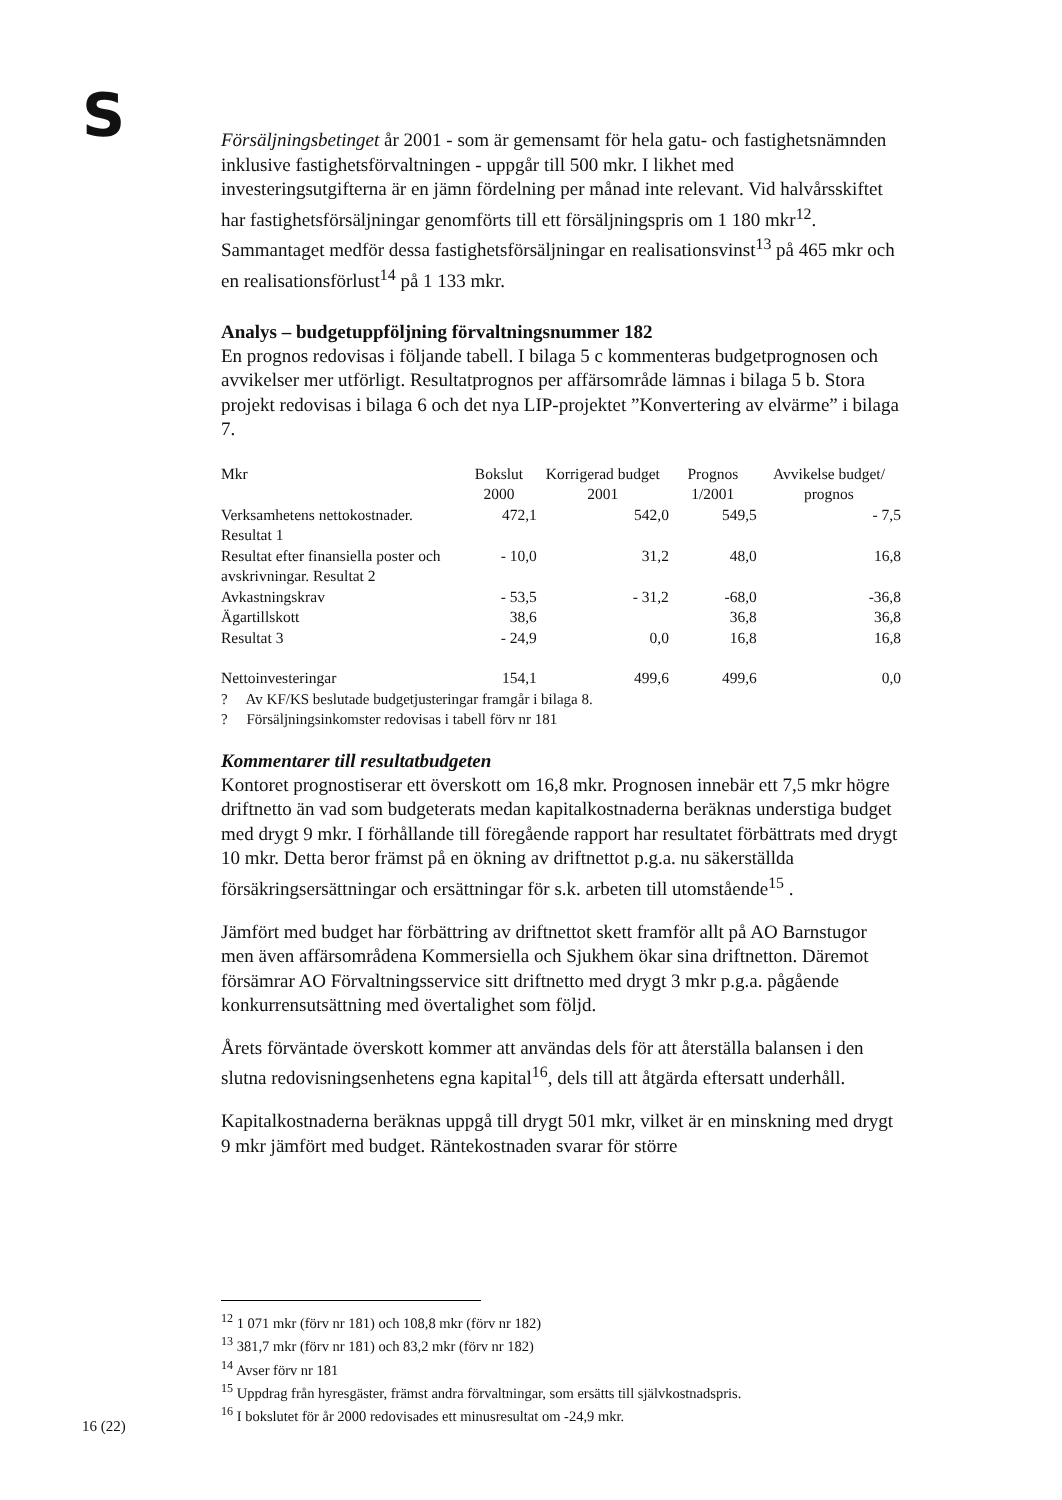S
Försäljningsbetinget år 2001 - som är gemensamt för hela gatu- och fastighetsnämnden inklusive fastighetsförvaltningen - uppgår till 500 mkr. I likhet med investeringsutgifterna är en jämn fördelning per månad inte relevant. Vid halvårsskiftet har fastighetsförsäljningar genomförts till ett försäljningspris om 1 180 mkr<sup>12</sup>. Sammantaget medför dessa fastighetsförsäljningar en realisationsvinst<sup>13</sup> på 465 mkr och en realisationsförlust<sup>14</sup> på 1 133 mkr.
Analys – budgetuppföljning förvaltningsnummer 182
En prognos redovisas i följande tabell. I bilaga 5 c kommenteras budgetprognosen och avvikelser mer utförligt. Resultatprognos per affärsområde lämnas i bilaga 5 b. Stora projekt redovisas i bilaga 6 och det nya LIP-projektet ”Konvertering av elvärme” i bilaga 7.
| Mkr | Bokslut 2000 | Korrigerad budget 2001 | Prognos 1/2001 | Avvikelse budget/ prognos |
| --- | --- | --- | --- | --- |
| Verksamhetens nettokostnader. Resultat 1 | 472,1 | 542,0 | 549,5 | - 7,5 |
| Resultat efter finansiella poster och avskrivningar. Resultat 2 | - 10,0 | 31,2 | 48,0 | 16,8 |
| Avkastningskrav | - 53,5 | - 31,2 | -68,0 | -36,8 |
| Ägartillskott | 38,6 | | 36,8 | 36,8 |
| Resultat 3 | - 24,9 | 0,0 | 16,8 | 16,8 |
| Nettoinvesteringar | 154,1 | 499,6 | 499,6 | 0,0 |
? Av KF/KS beslutade budgetjusteringar framgår i bilaga 8.
? Försäljningsinkomster redovisas i tabell förv nr 181
Kommentarer till resultatbudgeten
Kontoret prognostiserar ett överskott om 16,8 mkr. Prognosen innebär ett 7,5 mkr högre driftnetto än vad som budgeterats medan kapitalkostnaderna beräknas understiga budget med drygt 9 mkr. I förhållande till föregående rapport har resultatet förbättrats med drygt 10 mkr. Detta beror främst på en ökning av driftnettot p.g.a. nu säkerställda försäkringsersättningar och ersättningar för s.k. arbeten till utomstående<sup>15</sup> .
Jämfört med budget har förbättring av driftnettot skett framför allt på AO Barnstugor men även affärsområdena Kommersiella och Sjukhem ökar sina driftnetton. Däremot försämrar AO Förvaltningsservice sitt driftnetto med drygt 3 mkr p.g.a. pågående konkurrensutsättning med övertalighet som följd.
Årets förväntade överskott kommer att användas dels för att återställa balansen i den slutna redovisningsenhetens egna kapital<sup>16</sup>, dels till att åtgärda eftersatt underhåll.
Kapitalkostnaderna beräknas uppgå till drygt 501 mkr, vilket är en minskning med drygt 9 mkr jämfört med budget. Räntekostnaden svarar för större
<sup>12</sup> 1 071 mkr (förv nr 181) och 108,8 mkr (förv nr 182)
<sup>13</sup> 381,7 mkr (förv nr 181) och 83,2 mkr (förv nr 182)
<sup>14</sup> Avser förv nr 181
<sup>15</sup> Uppdrag från hyresgäster, främst andra förvaltningar, som ersätts till självkostnadspris.
<sup>16</sup> I bokslutet för år 2000 redovisades ett minusresultat om -24,9 mkr.
16 (22)